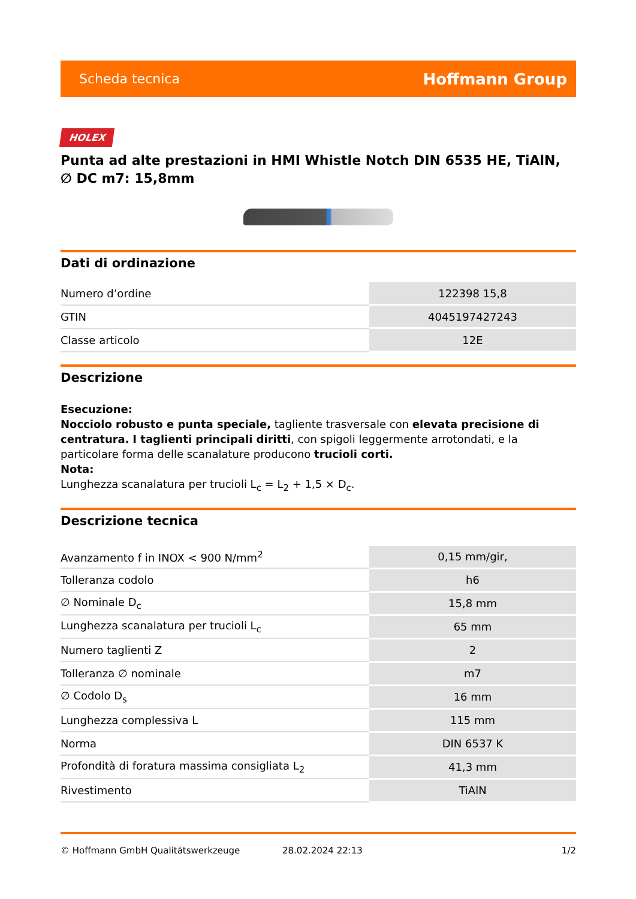Scheda tecnica Hoffmann Group
HOLEX
Punta ad alte prestazioni in HMI Whistle Notch DIN 6535 HE, TiAlN, ∅ DC m7: 15,8mm
Dati di ordinazione
| Numero d’ordine | 122398 15,8 |
| GTIN | 4045197427243 |
| Classe articolo | 12E |
Descrizione
Esecuzione:
Nocciolo robusto e punta speciale, tagliente trasversale con elevata precisione di centratura. I taglienti principali diritti, con spigoli leggermente arrotondati, e la particolare forma delle scanalature producono trucioli corti.
Nota:
Lunghezza scanalatura per trucioli L<sub>c</sub> = L<sub>2</sub> + 1,5 × D<sub>c</sub>.
Descrizione tecnica
| Avanzamento f in INOX < 900 N/mm<sup>2</sup> | 0,15 mm/gir, |
| Tolleranza codolo | h6 |
| ∅ Nominale D<sub>c</sub> | 15,8 mm |
| Lunghezza scanalatura per trucioli L<sub>c</sub> | 65 mm |
| Numero taglienti Z | 2 |
| Tolleranza ∅ nominale | m7 |
| ∅ Codolo D<sub>s</sub> | 16 mm |
| Lunghezza complessiva L | 115 mm |
| Norma | DIN 6537 K |
| Profondità di foratura massima consigliata L<sub>2</sub> | 41,3 mm |
| Rivestimento | TiAlN |
© Hoffmann GmbH Qualitätswerkzeuge 28.02.2024 22:13 1/2